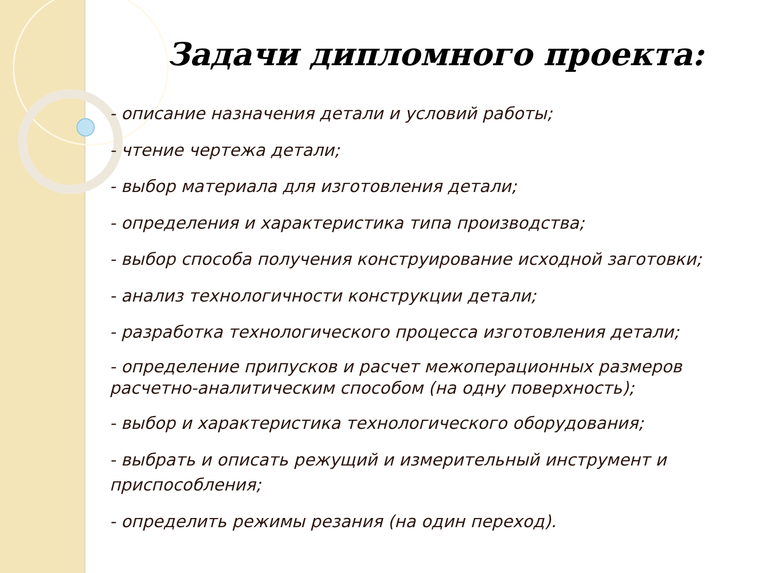Задачи дипломного проекта:
- описание назначения детали и условий работы;
- чтение чертежа детали;
- выбор материала для изготовления детали;
- определения и характеристика типа производства;
- выбор способа получения конструирование исходной заготовки;
- анализ технологичности конструкции детали;
- разработка технологического процесса изготовления детали;
- определение припусков и расчет межоперационных размеров расчетно-аналитическим способом (на одну поверхность);
- выбор и характеристика технологического оборудования;
- выбрать и описать режущий и измерительный инструмент и приспособления;
- определить режимы резания (на один переход).